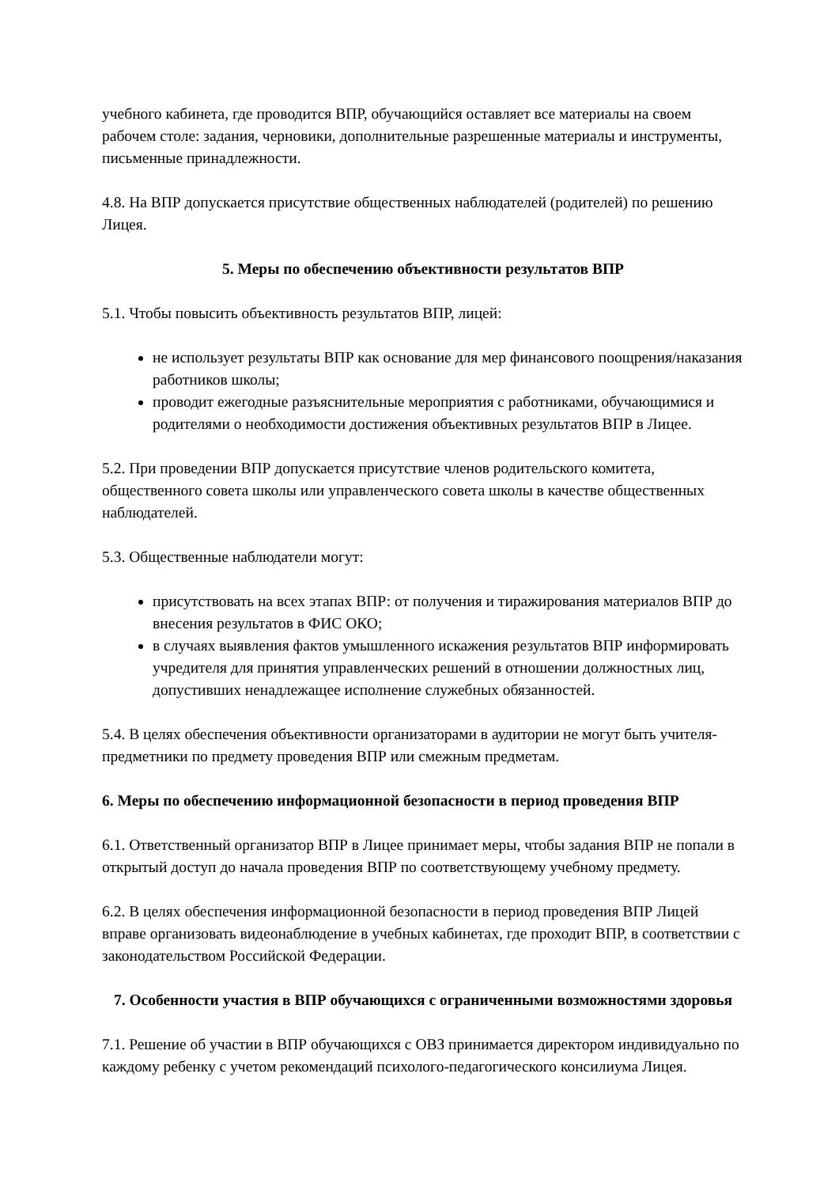учебного кабинета, где проводится ВПР, обучающийся оставляет все материалы на своем рабочем столе: задания, черновики, дополнительные разрешенные материалы и инструменты, письменные принадлежности.
4.8. На ВПР допускается присутствие общественных наблюдателей (родителей) по решению Лицея.
5. Меры по обеспечению объективности результатов ВПР
5.1. Чтобы повысить объективность результатов ВПР, лицей:
не использует результаты ВПР как основание для мер финансового поощрения/наказания работников школы;
проводит ежегодные разъяснительные мероприятия с работниками, обучающимися и родителями о необходимости достижения объективных результатов ВПР в Лицее.
5.2. При проведении ВПР допускается присутствие членов родительского комитета, общественного совета школы или управленческого совета школы в качестве общественных наблюдателей.
5.3. Общественные наблюдатели могут:
присутствовать на всех этапах ВПР: от получения и тиражирования материалов ВПР до внесения результатов в ФИС ОКО;
в случаях выявления фактов умышленного искажения результатов ВПР информировать учредителя для принятия управленческих решений в отношении должностных лиц, допустивших ненадлежащее исполнение служебных обязанностей.
5.4. В целях обеспечения объективности организаторами в аудитории не могут быть учителя-предметники по предмету проведения ВПР или смежным предметам.
6. Меры по обеспечению информационной безопасности в период проведения ВПР
6.1. Ответственный организатор ВПР в Лицее принимает меры, чтобы задания ВПР не попали в открытый доступ до начала проведения ВПР по соответствующему учебному предмету.
6.2. В целях обеспечения информационной безопасности в период проведения ВПР Лицей вправе организовать видеонаблюдение в учебных кабинетах, где проходит ВПР, в соответствии с законодательством Российской Федерации.
7. Особенности участия в ВПР обучающихся с ограниченными возможностями здоровья
7.1. Решение об участии в ВПР обучающихся с ОВЗ принимается директором индивидуально по каждому ребенку с учетом рекомендаций психолого-педагогического консилиума Лицея.